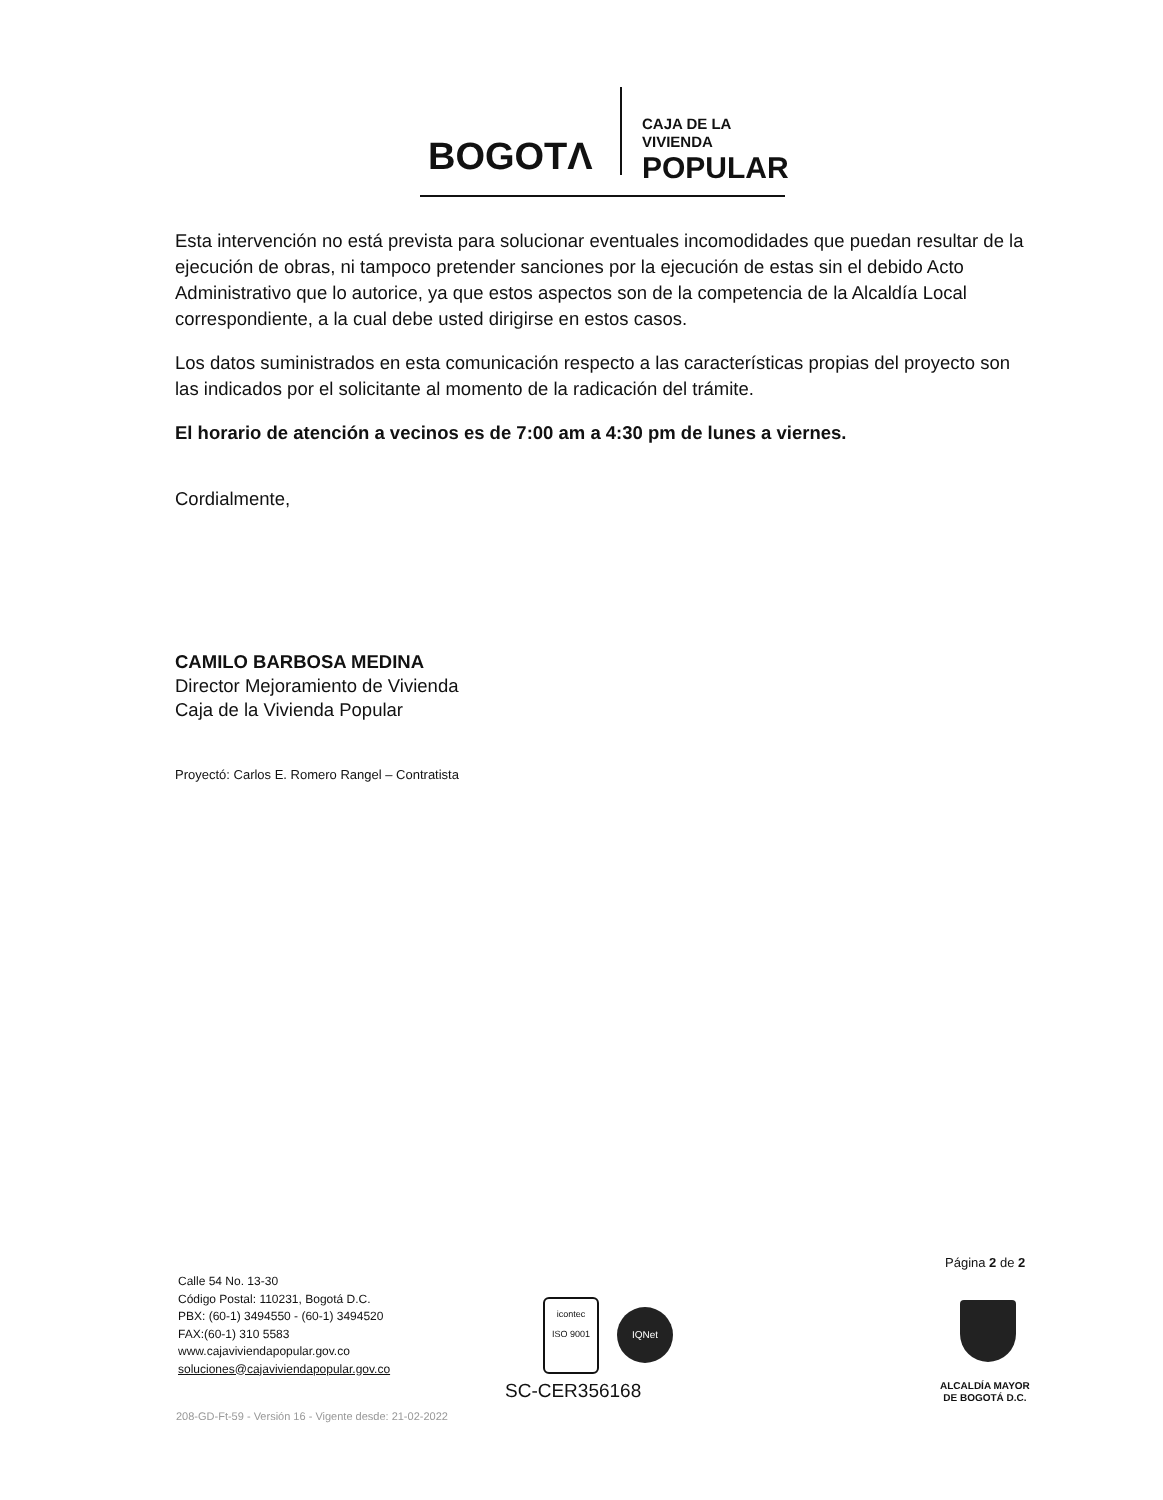BOGOTΛ
CAJA DE LA VIVIENDA
POPULAR
Esta intervención no está prevista para solucionar eventuales incomodidades que puedan resultar de la ejecución de obras, ni tampoco pretender sanciones por la ejecución de estas sin el debido Acto Administrativo que lo autorice, ya que estos aspectos son de la competencia de la Alcaldía Local correspondiente, a la cual debe usted dirigirse en estos casos.
Los datos suministrados en esta comunicación respecto a las características propias del proyecto son las indicados por el solicitante al momento de la radicación del trámite.
El horario de atención a vecinos es de 7:00 am a 4:30 pm de lunes a viernes.
Cordialmente,
CAMILO BARBOSA MEDINA
Director Mejoramiento de Vivienda
Caja de la Vivienda Popular
Proyectó: Carlos E. Romero Rangel – Contratista
Página 2 de 2
Calle 54 No. 13-30
Código Postal: 110231, Bogotá D.C.
PBX: (60-1) 3494550 - (60-1) 3494520
FAX:(60-1) 310 5583
www.cajaviviendapopular.gov.co
soluciones@cajaviviendapopular.gov.co
icontec
ISO 9001
IQNet
SC-CER356168
ALCALDÍA MAYOR
DE BOGOTÁ D.C.
208-GD-Ft-59 - Versión 16 - Vigente desde: 21-02-2022